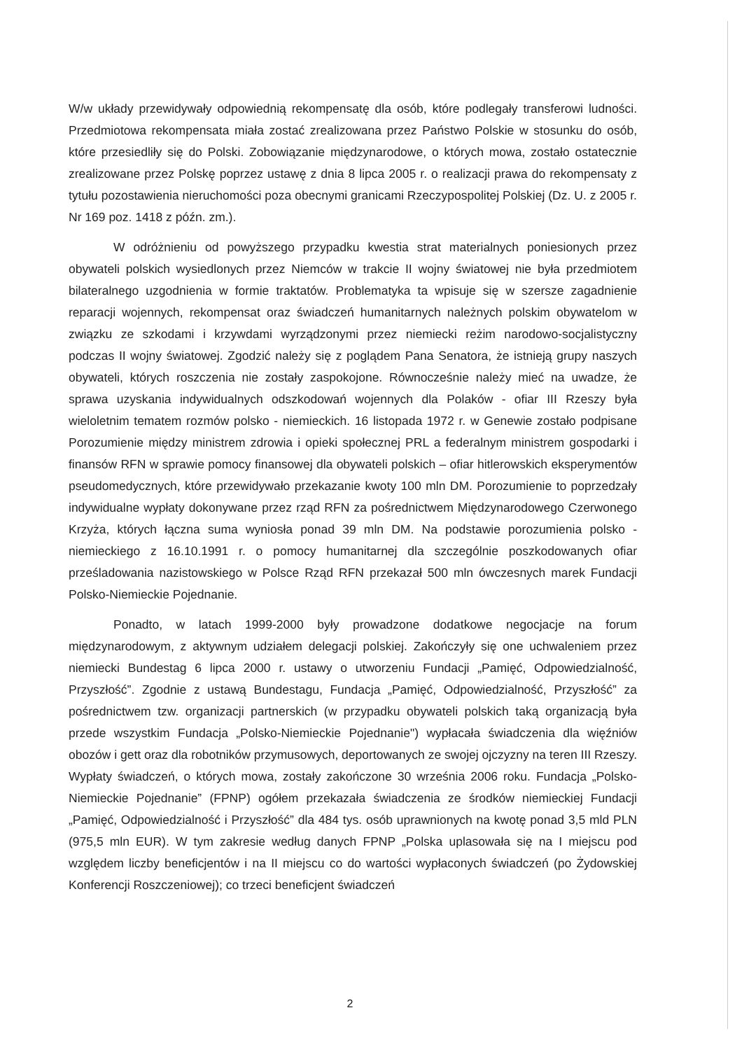W/w układy przewidywały odpowiednią rekompensatę dla osób, które podlegały transferowi ludności. Przedmiotowa rekompensata miała zostać zrealizowana przez Państwo Polskie w stosunku do osób, które przesiedliły się do Polski. Zobowiązanie międzynarodowe, o których mowa, zostało ostatecznie zrealizowane przez Polskę poprzez ustawę z dnia 8 lipca 2005 r. o realizacji prawa do rekompensaty z tytułu pozostawienia nieruchomości poza obecnymi granicami Rzeczypospolitej Polskiej (Dz. U. z 2005 r. Nr 169 poz. 1418 z późn. zm.).
W odróżnieniu od powyższego przypadku kwestia strat materialnych poniesionych przez obywateli polskich wysiedlonych przez Niemców w trakcie II wojny światowej nie była przedmiotem bilateralnego uzgodnienia w formie traktatów. Problematyka ta wpisuje się w szersze zagadnienie reparacji wojennych, rekompensat oraz świadczeń humanitarnych należnych polskim obywatelom w związku ze szkodami i krzywdami wyrządzonymi przez niemiecki reżim narodowo-socjalistyczny podczas II wojny światowej. Zgodzić należy się z poglądem Pana Senatora, że istnieją grupy naszych obywateli, których roszczenia nie zostały zaspokojone. Równocześnie należy mieć na uwadze, że sprawa uzyskania indywidualnych odszkodowań wojennych dla Polaków - ofiar III Rzeszy była wieloletnim tematem rozmów polsko - niemieckich. 16 listopada 1972 r. w Genewie zostało podpisane Porozumienie między ministrem zdrowia i opieki społecznej PRL a federalnym ministrem gospodarki i finansów RFN w sprawie pomocy finansowej dla obywateli polskich – ofiar hitlerowskich eksperymentów pseudomedycznych, które przewidywało przekazanie kwoty 100 mln DM. Porozumienie to poprzedzały indywidualne wypłaty dokonywane przez rząd RFN za pośrednictwem Międzynarodowego Czerwonego Krzyża, których łączna suma wyniosła ponad 39 mln DM. Na podstawie porozumienia polsko - niemieckiego z 16.10.1991 r. o pomocy humanitarnej dla szczególnie poszkodowanych ofiar prześladowania nazistowskiego w Polsce Rząd RFN przekazał 500 mln ówczesnych marek Fundacji Polsko-Niemieckie Pojednanie.
Ponadto, w latach 1999-2000 były prowadzone dodatkowe negocjacje na forum międzynarodowym, z aktywnym udziałem delegacji polskiej. Zakończyły się one uchwaleniem przez niemiecki Bundestag 6 lipca 2000 r. ustawy o utworzeniu Fundacji „Pamięć, Odpowiedzialność, Przyszłość”. Zgodnie z ustawą Bundestagu, Fundacja „Pamięć, Odpowiedzialność, Przyszłość” za pośrednictwem tzw. organizacji partnerskich (w przypadku obywateli polskich taką organizacją była przede wszystkim Fundacja „Polsko-Niemieckie Pojednanie") wypłacała świadczenia dla więźniów obozów i gett oraz dla robotników przymusowych, deportowanych ze swojej ojczyzny na teren III Rzeszy. Wypłaty świadczeń, o których mowa, zostały zakończone 30 września 2006 roku. Fundacja „Polsko-Niemieckie Pojednanie” (FPNP) ogółem przekazała świadczenia ze środków niemieckiej Fundacji „Pamięć, Odpowiedzialność i Przyszłość” dla 484 tys. osób uprawnionych na kwotę ponad 3,5 mld PLN (975,5 mln EUR). W tym zakresie według danych FPNP „Polska uplasowała się na I miejscu pod względem liczby beneficjentów i na II miejscu co do wartości wypłaconych świadczeń (po Żydowskiej Konferencji Roszczeniowej); co trzeci beneficjent świadczeń
2